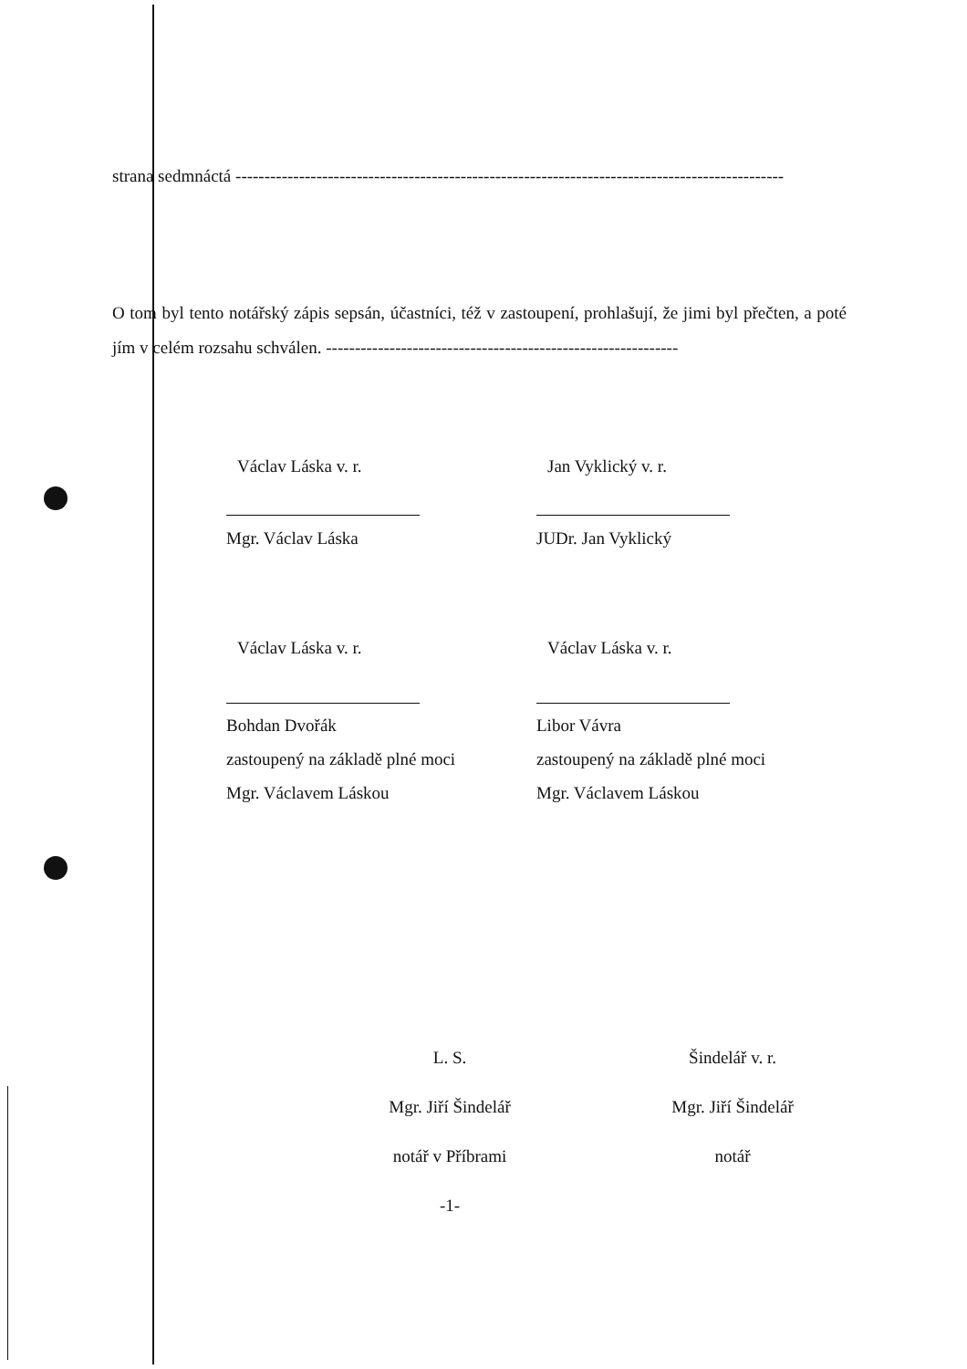strana sedmnáctá -----------------------------------------------------------------------------------------------
O tom byl tento notářský zápis sepsán, účastníci, též v zastoupení, prohlašují, že jimi byl přečten, a poté jím v celém rozsahu schválen. -------------------------------------------------------------
Václav Láska v. r.
Mgr. Václav Láska
Jan Vyklický v. r.
JUDr. Jan Vyklický
Václav Láska v. r.
Bohdan Dvořák
zastoupený na základě plné moci
Mgr. Václavem Láskou
Václav Láska v. r.
Libor Vávra
zastoupený na základě plné moci
Mgr. Václavem Láskou
L. S.
Mgr. Jiří Šindelář
notář v Příbrami
-1-
Šindelář v. r.
Mgr. Jiří Šindelář
notář